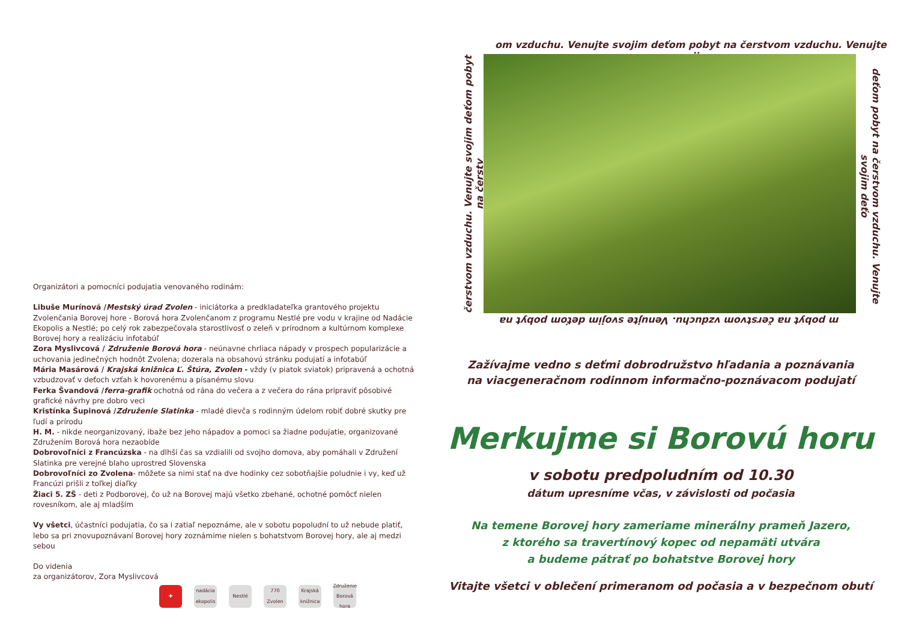Organizátori a pomocníci podujatia venovaného rodinám:
Libuše Murínová /Mestský úrad Zvolen - iniciátorka a predkladateľka grantového projektu Zvolenčania Borovej hore - Borová hora Zvolenčanom z programu Nestlé pre vodu v krajine od Nadácie Ekopolis a Nestlé; po celý rok zabezpečovala starostlivosť o zeleň v prírodnom a kultúrnom komplexe Borovej hory a realizáciu infotabúľ
Zora Myslivcová / Združenie Borová hora - neúnavne chrliaca nápady v prospech popularizácie a uchovania jedinečných hodnôt Zvolena; dozerala na obsahovú stránku podujatí a infotabúľ
Mária Masárová / Krajská knižnica Ľ. Štúra, Zvolen - vždy (v piatok sviatok) pripravená a ochotná vzbudzovať v deťoch vzťah k hovorenému a písanému slovu
Ferka Švandová /ferra-grafik ochotná od rána do večera a z večera do rána pripraviť pôsobivé grafické návrhy pre dobro veci
Kristínka Šupinová /Združenie Slatinka - mladé dievča s rodinným údelom robiť dobré skutky pre ľudí a prírodu
H. M. - nikde neorganizovaný, ibaže bez jeho nápadov a pomoci sa žiadne podujatie, organizované Združením Borová hora nezaobíde
Dobrovoľníci z Francúzska - na dlhší čas sa vzdialili od svojho domova, aby pomáhali v Združení Slatinka pre verejné blaho uprostred Slovenska
Dobrovoľníci zo Zvolena- môžete sa nimi stať na dve hodinky cez sobotňajšie poludnie i vy, keď už Francúzi prišli z toľkej diaľky
Žiaci 5. ZŠ - deti z Podborovej, čo už na Borovej majú všetko zbehané, ochotné pomôcť nielen rovesníkom, ale aj mladším
Vy všetci, účastníci podujatia, čo sa i zatiaľ nepoznáme, ale v sobotu popoludní to už nebude platiť, lebo sa pri znovupoznávaní Borovej hory zoznámime nielen s bohatstvom Borovej hory, ale aj medzi sebou
Do videnia
za organizátorov, Zora Myslivcová
✚
nadácia ekopolis
Nestlé
770 Zvolen
Krajská knižnica
Združenie Borová hora
om vzduchu. Venujte svojim deťom pobyt na čerstvom vzduchu. Venujte svojim
čerstvom vzduchu. Venujte svojim deťom pobyt na čerstv
deťom pobyt na čerstvom vzduchu. Venujte svojim deťo
m pobyt na čerstvom vzduchu. Venujte svojim deťom pobyt na
Zažívajme vedno s deťmi dobrodružstvo hľadania a poznávania
na viacgeneračnom rodinnom informačno-poznávacom podujatí
Merkujme si Borovú horu
v sobotu predpoludním od 10.30
dátum upresníme včas, v závislosti od počasia
Na temene Borovej hory zameriame minerálny prameň Jazero,
z ktorého sa travertínový kopec od nepamäti utvára
a budeme pátrať po bohatstve Borovej hory
Vitajte všetci v oblečení primeranom od počasia a v bezpečnom obutí